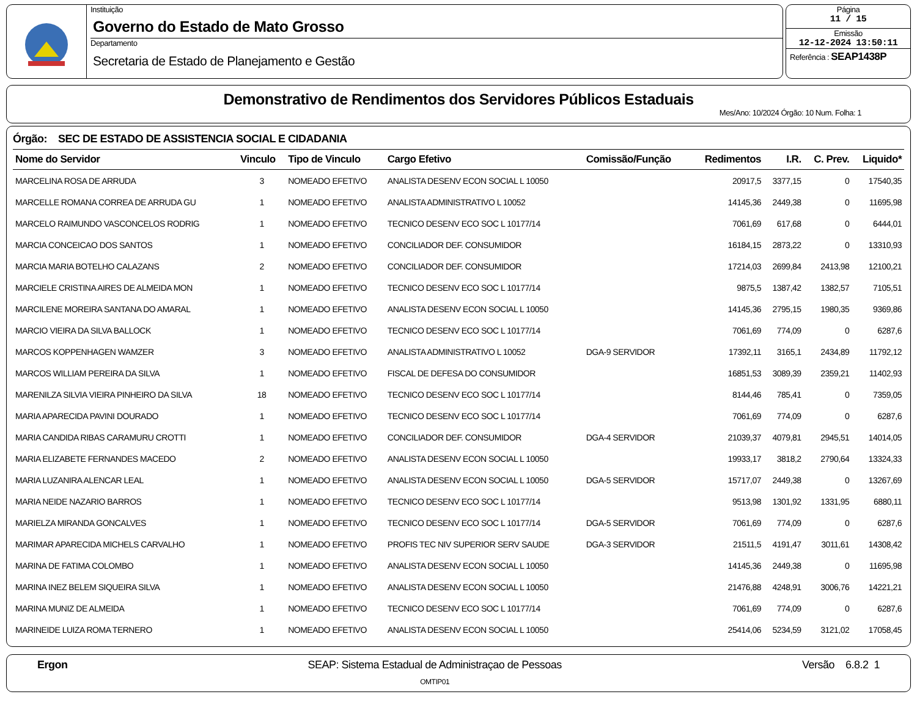Instituição
Governo do Estado de Mato Grosso
Departamento
Secretaria de Estado de Planejamento e Gestão
Página
11 / 15
Emissão
12-12-2024 13:50:11
Referência : SEAP1438P
Demonstrativo de Rendimentos dos Servidores Públicos Estaduais
Mes/Ano: 10/2024 Órgão: 10 Num. Folha: 1
Órgão: SEC DE ESTADO DE ASSISTENCIA SOCIAL E CIDADANIA
| Nome do Servidor | Vinculo | Tipo de Vinculo | Cargo Efetivo | Comissão/Função | Redimentos | I.R. | C. Prev. | Liquido* |
| --- | --- | --- | --- | --- | --- | --- | --- | --- |
| MARCELINA ROSA DE ARRUDA | 3 | NOMEADO EFETIVO | ANALISTA DESENV ECON SOCIAL L 10050 | | 20917,5 | 3377,15 | 0 | 17540,35 |
| MARCELLE ROMANA CORREA DE ARRUDA GU | 1 | NOMEADO EFETIVO | ANALISTA ADMINISTRATIVO L 10052 | | 14145,36 | 2449,38 | 0 | 11695,98 |
| MARCELO RAIMUNDO VASCONCELOS RODRIG | 1 | NOMEADO EFETIVO | TECNICO DESENV ECO SOC L 10177/14 | | 7061,69 | 617,68 | 0 | 6444,01 |
| MARCIA CONCEICAO DOS SANTOS | 1 | NOMEADO EFETIVO | CONCILIADOR DEF. CONSUMIDOR | | 16184,15 | 2873,22 | 0 | 13310,93 |
| MARCIA MARIA BOTELHO CALAZANS | 2 | NOMEADO EFETIVO | CONCILIADOR DEF. CONSUMIDOR | | 17214,03 | 2699,84 | 2413,98 | 12100,21 |
| MARCIELE CRISTINA AIRES DE ALMEIDA MON | 1 | NOMEADO EFETIVO | TECNICO DESENV ECO SOC L 10177/14 | | 9875,5 | 1387,42 | 1382,57 | 7105,51 |
| MARCILENE MOREIRA SANTANA DO AMARAL | 1 | NOMEADO EFETIVO | ANALISTA DESENV ECON SOCIAL L 10050 | | 14145,36 | 2795,15 | 1980,35 | 9369,86 |
| MARCIO VIEIRA DA SILVA BALLOCK | 1 | NOMEADO EFETIVO | TECNICO DESENV ECO SOC L 10177/14 | | 7061,69 | 774,09 | 0 | 6287,6 |
| MARCOS KOPPENHAGEN WAMZER | 3 | NOMEADO EFETIVO | ANALISTA ADMINISTRATIVO L 10052 | DGA-9 SERVIDOR | 17392,11 | 3165,1 | 2434,89 | 11792,12 |
| MARCOS WILLIAM PEREIRA DA SILVA | 1 | NOMEADO EFETIVO | FISCAL DE DEFESA DO CONSUMIDOR | | 16851,53 | 3089,39 | 2359,21 | 11402,93 |
| MARENILZA SILVIA VIEIRA PINHEIRO DA SILVA | 18 | NOMEADO EFETIVO | TECNICO DESENV ECO SOC L 10177/14 | | 8144,46 | 785,41 | 0 | 7359,05 |
| MARIA APARECIDA PAVINI DOURADO | 1 | NOMEADO EFETIVO | TECNICO DESENV ECO SOC L 10177/14 | | 7061,69 | 774,09 | 0 | 6287,6 |
| MARIA CANDIDA RIBAS CARAMURU CROTTI | 1 | NOMEADO EFETIVO | CONCILIADOR DEF. CONSUMIDOR | DGA-4 SERVIDOR | 21039,37 | 4079,81 | 2945,51 | 14014,05 |
| MARIA ELIZABETE FERNANDES MACEDO | 2 | NOMEADO EFETIVO | ANALISTA DESENV ECON SOCIAL L 10050 | | 19933,17 | 3818,2 | 2790,64 | 13324,33 |
| MARIA LUZANIRA ALENCAR LEAL | 1 | NOMEADO EFETIVO | ANALISTA DESENV ECON SOCIAL L 10050 | DGA-5 SERVIDOR | 15717,07 | 2449,38 | 0 | 13267,69 |
| MARIA NEIDE NAZARIO BARROS | 1 | NOMEADO EFETIVO | TECNICO DESENV ECO SOC L 10177/14 | | 9513,98 | 1301,92 | 1331,95 | 6880,11 |
| MARIELZA MIRANDA GONCALVES | 1 | NOMEADO EFETIVO | TECNICO DESENV ECO SOC L 10177/14 | DGA-5 SERVIDOR | 7061,69 | 774,09 | 0 | 6287,6 |
| MARIMAR APARECIDA MICHELS CARVALHO | 1 | NOMEADO EFETIVO | PROFIS TEC NIV SUPERIOR SERV SAUDE | DGA-3 SERVIDOR | 21511,5 | 4191,47 | 3011,61 | 14308,42 |
| MARINA DE FATIMA COLOMBO | 1 | NOMEADO EFETIVO | ANALISTA DESENV ECON SOCIAL L 10050 | | 14145,36 | 2449,38 | 0 | 11695,98 |
| MARINA INEZ BELEM SIQUEIRA SILVA | 1 | NOMEADO EFETIVO | ANALISTA DESENV ECON SOCIAL L 10050 | | 21476,88 | 4248,91 | 3006,76 | 14221,21 |
| MARINA MUNIZ DE ALMEIDA | 1 | NOMEADO EFETIVO | TECNICO DESENV ECO SOC L 10177/14 | | 7061,69 | 774,09 | 0 | 6287,6 |
| MARINEIDE LUIZA ROMA TERNERO | 1 | NOMEADO EFETIVO | ANALISTA DESENV ECON SOCIAL L 10050 | | 25414,06 | 5234,59 | 3121,02 | 17058,45 |
Ergon SEAP: Sistema Estadual de Administraçao de Pessoas
OMTIP01
Versão 6.8.2 1